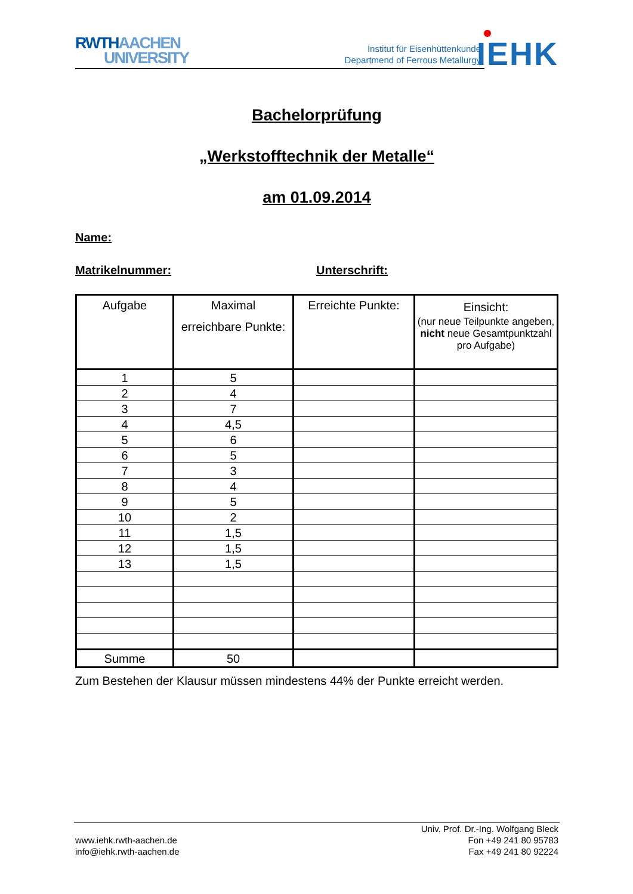RWTH AACHEN
UNIVERSITY
Institut für Eisenhüttenkunde
Departmend of Ferrous Metallurgy
IEHK
Bachelorprüfung
„Werkstofftechnik der Metalle“
am 01.09.2014
Name:
Matrikelnummer: Unterschrift:
| Aufgabe | Maximal erreichbare Punkte: | Erreichte Punkte: | Einsicht: (nur neue Teilpunkte angeben, nicht neue Gesamtpunktzahl pro Aufgabe) |
| --- | --- | --- | --- |
| 1 | 5 | | |
| 2 | 4 | | |
| 3 | 7 | | |
| 4 | 4,5 | | |
| 5 | 6 | | |
| 6 | 5 | | |
| 7 | 3 | | |
| 8 | 4 | | |
| 9 | 5 | | |
| 10 | 2 | | |
| 11 | 1,5 | | |
| 12 | 1,5 | | |
| 13 | 1,5 | | |
| Summe | 50 | | |
Zum Bestehen der Klausur müssen mindestens 44% der Punkte erreicht werden.
www.iehk.rwth-aachen.de
info@iehk.rwth-aachen.de
Univ. Prof. Dr.-Ing. Wolfgang Bleck
Fon +49 241 80 95783
Fax +49 241 80 92224